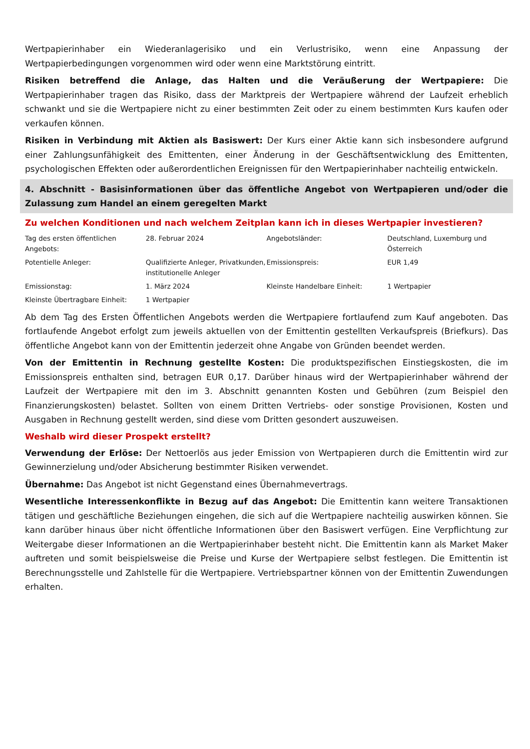Wertpapierinhaber ein Wiederanlagerisiko und ein Verlustrisiko, wenn eine Anpassung der Wertpapierbedingungen vorgenommen wird oder wenn eine Marktstörung eintritt.
Risiken betreffend die Anlage, das Halten und die Veräußerung der Wertpapiere: Die Wertpapierinhaber tragen das Risiko, dass der Marktpreis der Wertpapiere während der Laufzeit erheblich schwankt und sie die Wertpapiere nicht zu einer bestimmten Zeit oder zu einem bestimmten Kurs kaufen oder verkaufen können.
Risiken in Verbindung mit Aktien als Basiswert: Der Kurs einer Aktie kann sich insbesondere aufgrund einer Zahlungsunfähigkeit des Emittenten, einer Änderung in der Geschäftsentwicklung des Emittenten, psychologischen Effekten oder außerordentlichen Ereignissen für den Wertpapierinhaber nachteilig entwickeln.
4. Abschnitt - Basisinformationen über das öffentliche Angebot von Wertpapieren und/oder die Zulassung zum Handel an einem geregelten Markt
Zu welchen Konditionen und nach welchem Zeitplan kann ich in dieses Wertpapier investieren?
| Tag des ersten öffentlichen Angebots: | 28. Februar 2024 | Angebotsländer: | Deutschland, Luxemburg und Österreich |
| Potentielle Anleger: | Qualifizierte Anleger, Privatkunden, institutionelle Anleger | Emissionspreis: | EUR 1,49 |
| Emissionstag: | 1. März 2024 | Kleinste Handelbare Einheit: | 1 Wertpapier |
| Kleinste Übertragbare Einheit: | 1 Wertpapier | | |
Ab dem Tag des Ersten Öffentlichen Angebots werden die Wertpapiere fortlaufend zum Kauf angeboten. Das fortlaufende Angebot erfolgt zum jeweils aktuellen von der Emittentin gestellten Verkaufspreis (Briefkurs). Das öffentliche Angebot kann von der Emittentin jederzeit ohne Angabe von Gründen beendet werden.
Von der Emittentin in Rechnung gestellte Kosten: Die produktspezifischen Einstiegskosten, die im Emissionspreis enthalten sind, betragen EUR 0,17. Darüber hinaus wird der Wertpapierinhaber während der Laufzeit der Wertpapiere mit den im 3. Abschnitt genannten Kosten und Gebühren (zum Beispiel den Finanzierungskosten) belastet. Sollten von einem Dritten Vertriebs- oder sonstige Provisionen, Kosten und Ausgaben in Rechnung gestellt werden, sind diese vom Dritten gesondert auszuweisen.
Weshalb wird dieser Prospekt erstellt?
Verwendung der Erlöse: Der Nettoerlös aus jeder Emission von Wertpapieren durch die Emittentin wird zur Gewinnerzielung und/oder Absicherung bestimmter Risiken verwendet.
Übernahme: Das Angebot ist nicht Gegenstand eines Übernahmevertrags.
Wesentliche Interessenkonflikte in Bezug auf das Angebot: Die Emittentin kann weitere Transaktionen tätigen und geschäftliche Beziehungen eingehen, die sich auf die Wertpapiere nachteilig auswirken können. Sie kann darüber hinaus über nicht öffentliche Informationen über den Basiswert verfügen. Eine Verpflichtung zur Weitergabe dieser Informationen an die Wertpapierinhaber besteht nicht. Die Emittentin kann als Market Maker auftreten und somit beispielsweise die Preise und Kurse der Wertpapiere selbst festlegen. Die Emittentin ist Berechnungsstelle und Zahlstelle für die Wertpapiere. Vertriebspartner können von der Emittentin Zuwendungen erhalten.